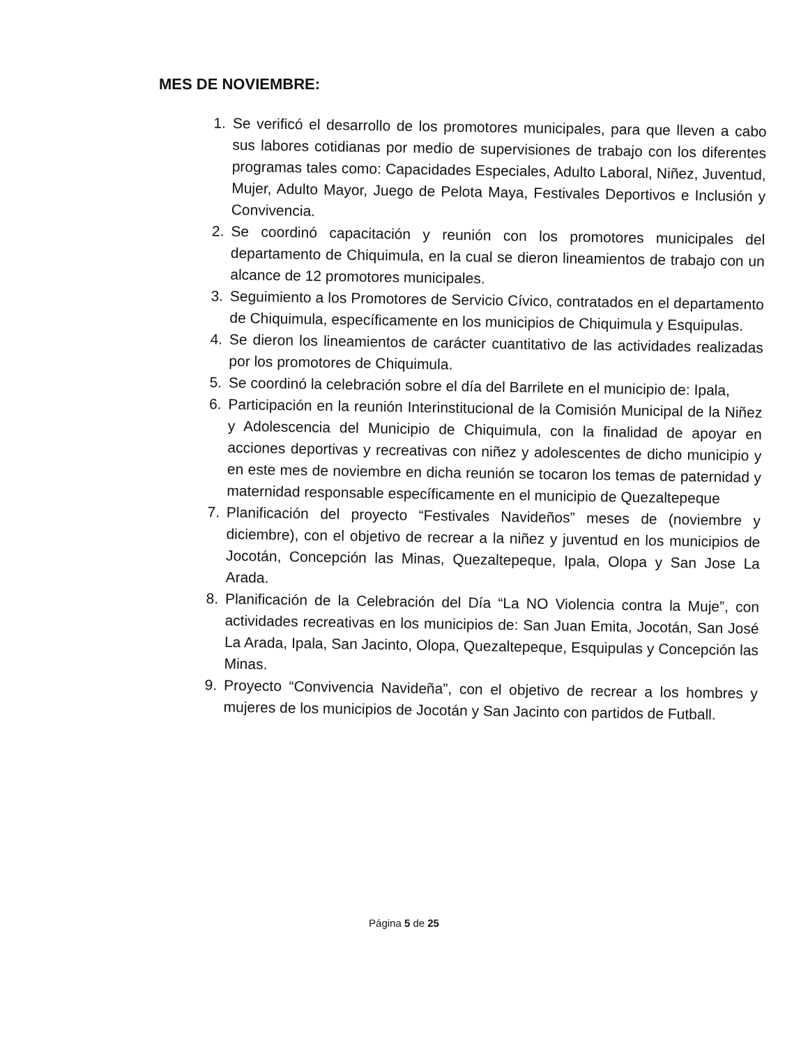MES DE NOVIEMBRE:
1. Se verificó el desarrollo de los promotores municipales, para que lleven a cabo sus labores cotidianas por medio de supervisiones de trabajo con los diferentes programas tales como: Capacidades Especiales, Adulto Laboral, Niñez, Juventud, Mujer, Adulto Mayor, Juego de Pelota Maya, Festivales Deportivos e Inclusión y Convivencia.
2. Se coordinó capacitación y reunión con los promotores municipales del departamento de Chiquimula, en la cual se dieron lineamientos de trabajo con un alcance de 12 promotores municipales.
3. Seguimiento a los Promotores de Servicio Cívico, contratados en el departamento de Chiquimula, específicamente en los municipios de Chiquimula y Esquipulas.
4. Se dieron los lineamientos de carácter cuantitativo de las actividades realizadas por los promotores de Chiquimula.
5. Se coordinó la celebración sobre el día del Barrilete en el municipio de: Ipala,
6. Participación en la reunión Interinstitucional de la Comisión Municipal de la Niñez y Adolescencia del Municipio de Chiquimula, con la finalidad de apoyar en acciones deportivas y recreativas con niñez y adolescentes de dicho municipio y en este mes de noviembre en dicha reunión se tocaron los temas de paternidad y maternidad responsable específicamente en el municipio de Quezaltepeque
7. Planificación del proyecto “Festivales Navideños” meses de (noviembre y diciembre), con el objetivo de recrear a la niñez y juventud en los municipios de Jocotán, Concepción las Minas, Quezaltepeque, Ipala, Olopa y San Jose La Arada.
8. Planificación de la Celebración del Día “La NO Violencia contra la Muje”, con actividades recreativas en los municipios de: San Juan Emita, Jocotán, San José La Arada, Ipala, San Jacinto, Olopa, Quezaltepeque, Esquipulas y Concepción las Minas.
9. Proyecto “Convivencia Navideña”, con el objetivo de recrear a los hombres y mujeres de los municipios de Jocotán y San Jacinto con partidos de Futball.
Página 5 de 25